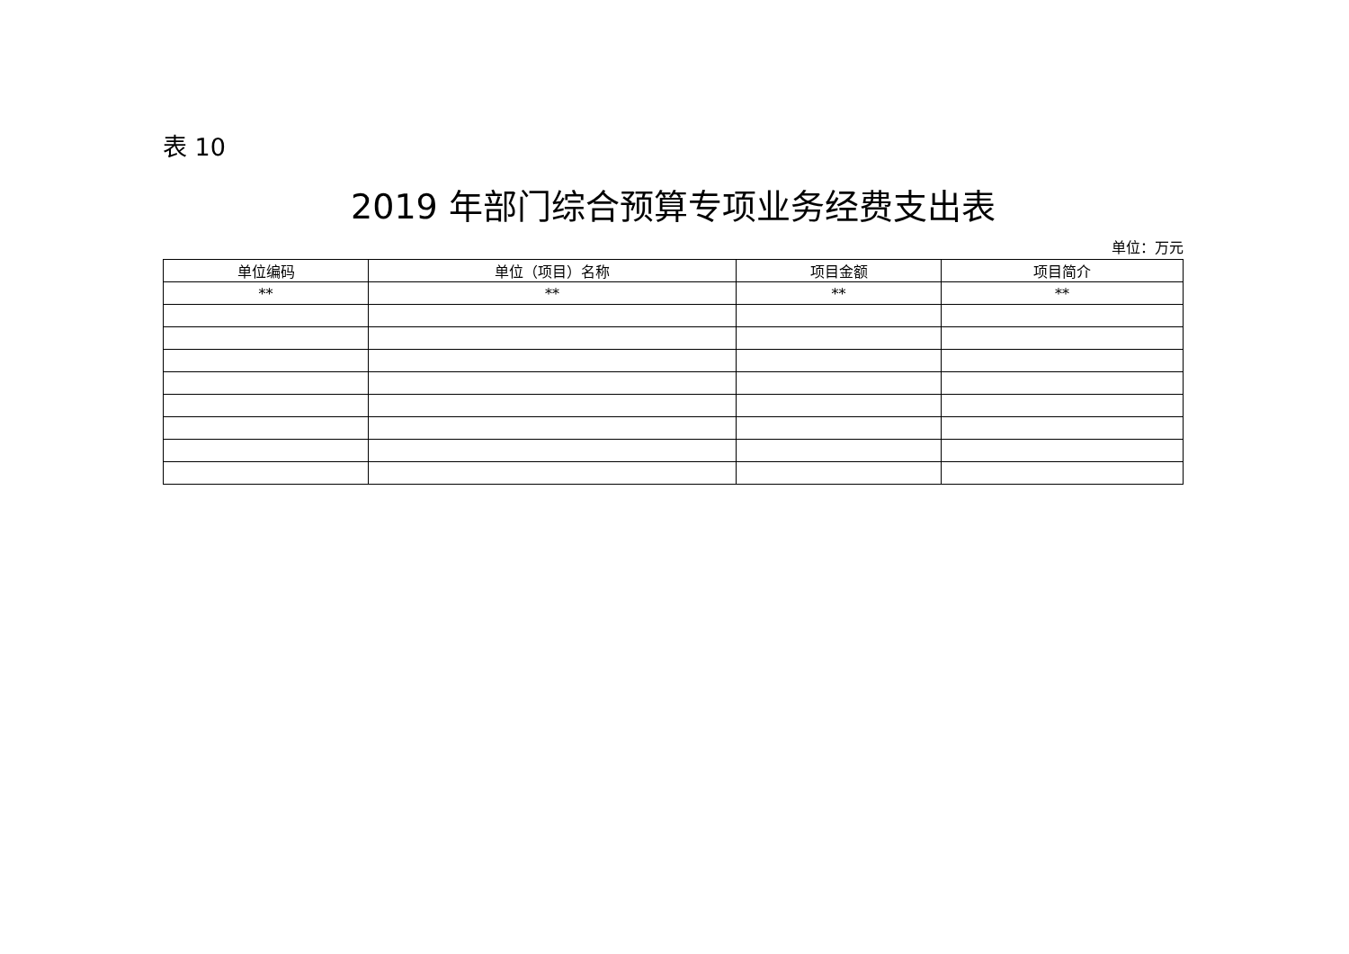表 10
2019 年部门综合预算专项业务经费支出表
单位：万元
| 单位编码 | 单位（项目）名称 | 项目金额 | 项目简介 |
| --- | --- | --- | --- |
| ** | ** | ** | ** |